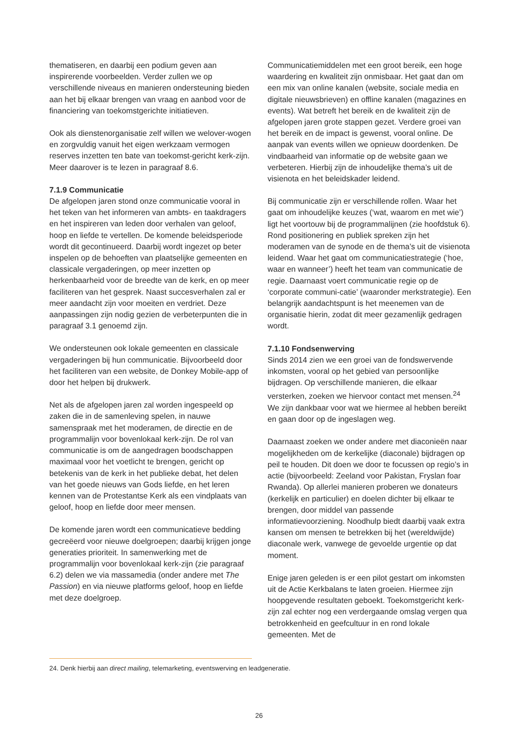thematiseren, en daarbij een podium geven aan inspirerende voorbeelden. Verder zullen we op verschillende niveaus en manieren ondersteuning bieden aan het bij elkaar brengen van vraag en aanbod voor de financiering van toekomstgerichte initiatieven.
Ook als dienstenorganisatie zelf willen we welover-wogen en zorgvuldig vanuit het eigen werkzaam vermogen reserves inzetten ten bate van toekomst-gericht kerk-zijn. Meer daarover is te lezen in paragraaf 8.6.
7.1.9 Communicatie
De afgelopen jaren stond onze communicatie vooral in het teken van het informeren van ambts- en taakdragers en het inspireren van leden door verhalen van geloof, hoop en liefde te vertellen. De komende beleidsperiode wordt dit gecontinueerd. Daarbij wordt ingezet op beter inspelen op de behoeften van plaatselijke gemeenten en classicale vergaderingen, op meer inzetten op herkenbaarheid voor de breedte van de kerk, en op meer faciliteren van het gesprek. Naast succesverhalen zal er meer aandacht zijn voor moeiten en verdriet. Deze aanpassingen zijn nodig gezien de verbeterpunten die in paragraaf 3.1 genoemd zijn.
We ondersteunen ook lokale gemeenten en classicale vergaderingen bij hun communicatie. Bijvoorbeeld door het faciliteren van een website, de Donkey Mobile-app of door het helpen bij drukwerk.
Net als de afgelopen jaren zal worden ingespeeld op zaken die in de samenleving spelen, in nauwe samenspraak met het moderamen, de directie en de programmalijn voor bovenlokaal kerk-zijn. De rol van communicatie is om de aangedragen boodschappen maximaal voor het voetlicht te brengen, gericht op betekenis van de kerk in het publieke debat, het delen van het goede nieuws van Gods liefde, en het leren kennen van de Protestantse Kerk als een vindplaats van geloof, hoop en liefde door meer mensen.
De komende jaren wordt een communicatieve bedding gecreëerd voor nieuwe doelgroepen; daarbij krijgen jonge generaties prioriteit. In samenwerking met de programmalijn voor bovenlokaal kerk-zijn (zie paragraaf 6.2) delen we via massamedia (onder andere met The Passion) en via nieuwe platforms geloof, hoop en liefde met deze doelgroep.
Communicatiemiddelen met een groot bereik, een hoge waardering en kwaliteit zijn onmisbaar. Het gaat dan om een mix van online kanalen (website, sociale media en digitale nieuwsbrieven) en offline kanalen (magazines en events). Wat betreft het bereik en de kwaliteit zijn de afgelopen jaren grote stappen gezet. Verdere groei van het bereik en de impact is gewenst, vooral online. De aanpak van events willen we opnieuw doordenken. De vindbaarheid van informatie op de website gaan we verbeteren. Hierbij zijn de inhoudelijke thema’s uit de visienota en het beleidskader leidend.
Bij communicatie zijn er verschillende rollen. Waar het gaat om inhoudelijke keuzes (‘wat, waarom en met wie’) ligt het voortouw bij de programmalijnen (zie hoofdstuk 6). Rond positionering en publiek spreken zijn het moderamen van de synode en de thema’s uit de visienota leidend. Waar het gaat om communicatiestrategie (‘hoe, waar en wanneer’) heeft het team van communicatie de regie. Daarnaast voert communicatie regie op de ‘corporate communi-catie’ (waaronder merkstrategie). Een belangrijk aandachtspunt is het meenemen van de organisatie hierin, zodat dit meer gezamenlijk gedragen wordt.
7.1.10 Fondsenwerving
Sinds 2014 zien we een groei van de fondswervende inkomsten, vooral op het gebied van persoonlijke bijdragen. Op verschillende manieren, die elkaar versterken, zoeken we hiervoor contact met mensen.<sup>24</sup> We zijn dankbaar voor wat we hiermee al hebben bereikt en gaan door op de ingeslagen weg.
Daarnaast zoeken we onder andere met diaconieën naar mogelijkheden om de kerkelijke (diaconale) bijdragen op peil te houden. Dit doen we door te focussen op regio’s in actie (bijvoorbeeld: Zeeland voor Pakistan, Fryslan foar Rwanda). Op allerlei manieren proberen we donateurs (kerkelijk en particulier) en doelen dichter bij elkaar te brengen, door middel van passende informatievoorziening. Noodhulp biedt daarbij vaak extra kansen om mensen te betrekken bij het (wereldwijde) diaconale werk, vanwege de gevoelde urgentie op dat moment.
Enige jaren geleden is er een pilot gestart om inkomsten uit de Actie Kerkbalans te laten groeien. Hiermee zijn hoopgevende resultaten geboekt. Toekomstgericht kerk-zijn zal echter nog een verdergaande omslag vergen qua betrokkenheid en geefcultuur in en rond lokale gemeenten. Met de
24. Denk hierbij aan direct mailing, telemarketing, eventswerving en leadgeneratie.
26